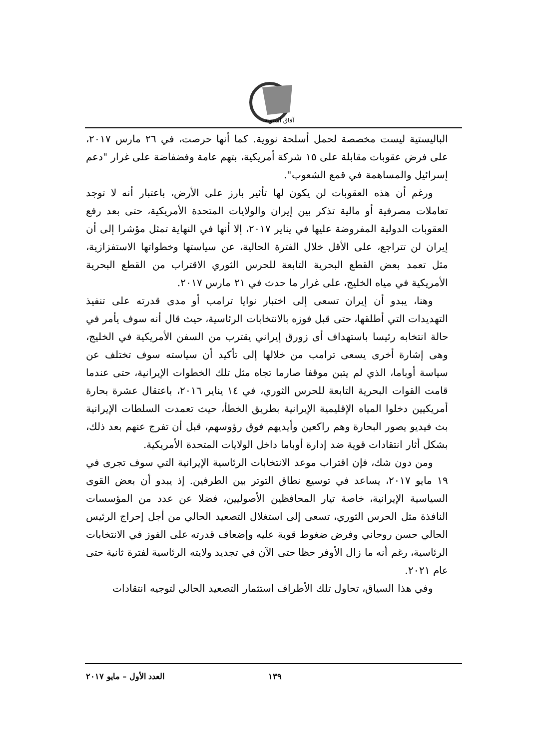آفاق آسيوية
الباليستية ليست مخصصة لحمل أسلحة نووية. كما أنها حرصت، في ٢٦ مارس ٢٠١٧، على فرض عقوبات مقابلة على ١٥ شركة أمريكية، بتهم عامة وفضفاضة على غرار "دعم إسرائيل والمساهمة في قمع الشعوب".
ورغم أن هذه العقوبات لن يكون لها تأثير بارز على الأرض، باعتبار أنه لا توجد تعاملات مصرفية أو مالية تذكر بين إيران والولايات المتحدة الأمريكية، حتى بعد رفع العقوبات الدولية المفروضة عليها في يناير ٢٠١٧، إلا أنها في النهاية تمثل مؤشرا إلى أن إيران لن تتراجع، على الأقل خلال الفترة الحالية، عن سياستها وخطواتها الاستفزازية، مثل تعمد بعض القطع البحرية التابعة للحرس الثوري الاقتراب من القطع البحرية الأمريكية في مياه الخليج، على غرار ما حدث في ٢١ مارس ٢٠١٧.
وهنا، يبدو أن إيران تسعى إلى اختبار نوايا ترامب أو مدى قدرته على تنفيذ التهديدات التي أطلقها، حتى قبل فوزه بالانتخابات الرئاسية، حيث قال أنه سوف يأمر في حالة انتخابه رئيسا باستهداف أى زورق إيراني يقترب من السفن الأمريكية في الخليج، وهى إشارة أخرى يسعى ترامب من خلالها إلى تأكيد أن سياسته سوف تختلف عن سياسة أوباما، الذي لم يتبن موقفا صارما تجاه مثل تلك الخطوات الإيرانية، حتى عندما قامت القوات البحرية التابعة للحرس الثوري، في ١٤ يناير ٢٠١٦، باعتقال عشرة بحارة أمريكيين دخلوا المياه الإقليمية الإيرانية بطريق الخطأ، حيث تعمدت السلطات الإيرانية بث فيديو يصور البحارة وهم راكعين وأيديهم فوق رؤوسهم، قبل أن تفرج عنهم بعد ذلك، بشكل أثار انتقادات قوية ضد إدارة أوباما داخل الولايات المتحدة الأمريكية.
ومن دون شك، فإن اقتراب موعد الانتخابات الرئاسية الإيرانية التي سوف تجرى في ١٩ مايو ٢٠١٧، يساعد في توسيع نطاق التوتر بين الطرفين. إذ يبدو أن بعض القوى السياسية الإيرانية، خاصة تيار المحافظين الأصوليين، فضلا عن عدد من المؤسسات النافذة مثل الحرس الثوري، تسعى إلى استغلال التصعيد الحالي من أجل إحراج الرئيس الحالي حسن روحاني وفرض ضغوط قوية عليه وإضعاف قدرته على الفوز في الانتخابات الرئاسية، رغم أنه ما زال الأوفر حظا حتى الآن في تجديد ولايته الرئاسية لفترة ثانية حتى عام ٢٠٢١.
وفي هذا السياق، تحاول تلك الأطراف استثمار التصعيد الحالي لتوجيه انتقادات
١٣٩ العدد الأول – مايو ٢٠١٧